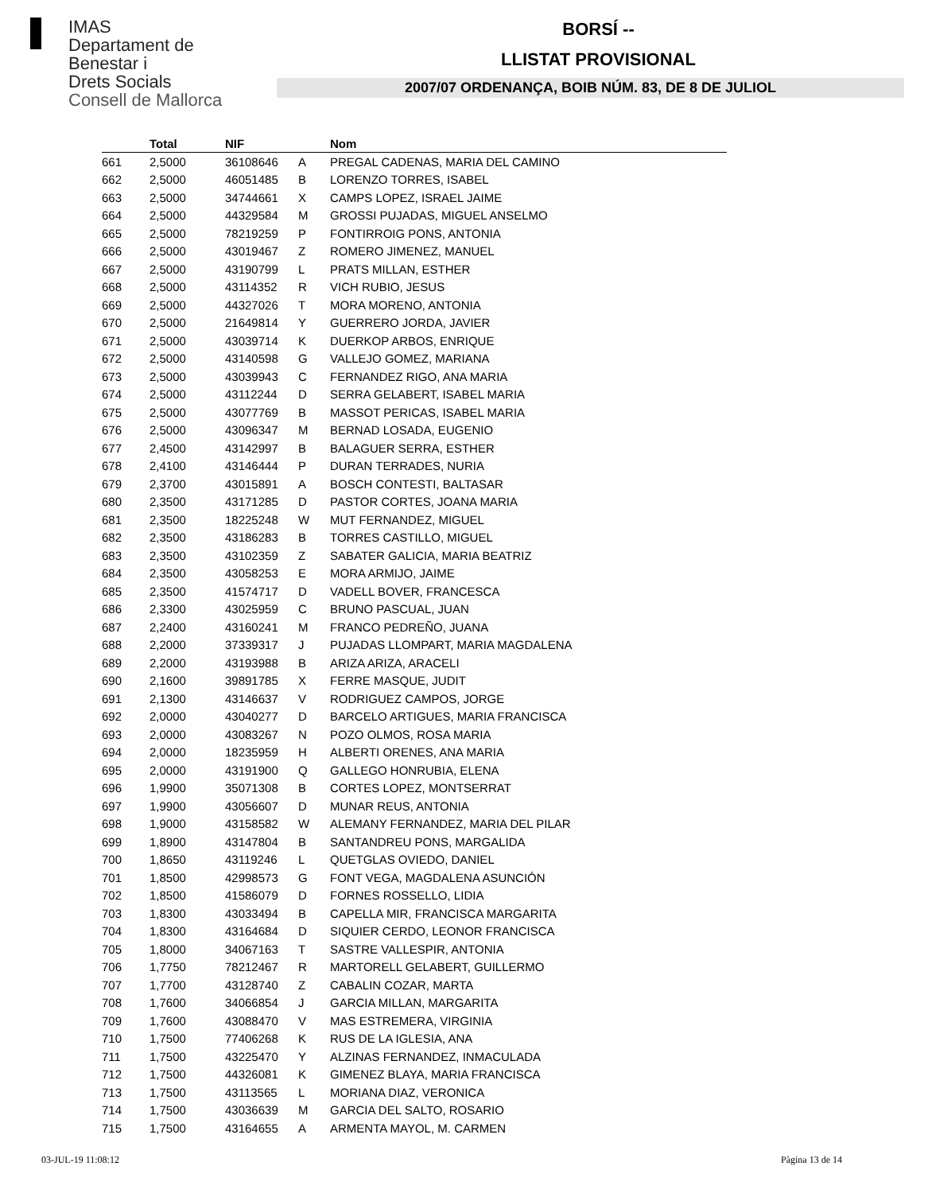IMAS
Departament de
Benestar i
Drets Socials
Consell de Mallorca
BORSÍ --
LLISTAT PROVISIONAL
2007/07 ORDENANÇA, BOIB NÚM. 83, DE 8 DE JULIOL
| | Total | NIF | | Nom |
| --- | --- | --- | --- | --- |
| 661 | 2,5000 | 36108646 | A | PREGAL CADENAS, MARIA DEL CAMINO |
| 662 | 2,5000 | 46051485 | B | LORENZO TORRES, ISABEL |
| 663 | 2,5000 | 34744661 | X | CAMPS LOPEZ, ISRAEL JAIME |
| 664 | 2,5000 | 44329584 | M | GROSSI PUJADAS, MIGUEL ANSELMO |
| 665 | 2,5000 | 78219259 | P | FONTIRROIG PONS, ANTONIA |
| 666 | 2,5000 | 43019467 | Z | ROMERO JIMENEZ, MANUEL |
| 667 | 2,5000 | 43190799 | L | PRATS MILLAN, ESTHER |
| 668 | 2,5000 | 43114352 | R | VICH RUBIO, JESUS |
| 669 | 2,5000 | 44327026 | T | MORA MORENO, ANTONIA |
| 670 | 2,5000 | 21649814 | Y | GUERRERO JORDA, JAVIER |
| 671 | 2,5000 | 43039714 | K | DUERKOP ARBOS, ENRIQUE |
| 672 | 2,5000 | 43140598 | G | VALLEJO GOMEZ, MARIANA |
| 673 | 2,5000 | 43039943 | C | FERNANDEZ RIGO, ANA MARIA |
| 674 | 2,5000 | 43112244 | D | SERRA GELABERT, ISABEL MARIA |
| 675 | 2,5000 | 43077769 | B | MASSOT PERICAS, ISABEL MARIA |
| 676 | 2,5000 | 43096347 | M | BERNAD LOSADA, EUGENIO |
| 677 | 2,4500 | 43142997 | B | BALAGUER SERRA, ESTHER |
| 678 | 2,4100 | 43146444 | P | DURAN TERRADES, NURIA |
| 679 | 2,3700 | 43015891 | A | BOSCH CONTESTI, BALTASAR |
| 680 | 2,3500 | 43171285 | D | PASTOR CORTES, JOANA MARIA |
| 681 | 2,3500 | 18225248 | W | MUT FERNANDEZ, MIGUEL |
| 682 | 2,3500 | 43186283 | B | TORRES CASTILLO, MIGUEL |
| 683 | 2,3500 | 43102359 | Z | SABATER GALICIA, MARIA BEATRIZ |
| 684 | 2,3500 | 43058253 | E | MORA ARMIJO, JAIME |
| 685 | 2,3500 | 41574717 | D | VADELL BOVER, FRANCESCA |
| 686 | 2,3300 | 43025959 | C | BRUNO PASCUAL, JUAN |
| 687 | 2,2400 | 43160241 | M | FRANCO PEDREÑO, JUANA |
| 688 | 2,2000 | 37339317 | J | PUJADAS LLOMPART, MARIA MAGDALENA |
| 689 | 2,2000 | 43193988 | B | ARIZA ARIZA, ARACELI |
| 690 | 2,1600 | 39891785 | X | FERRE MASQUE, JUDIT |
| 691 | 2,1300 | 43146637 | V | RODRIGUEZ CAMPOS, JORGE |
| 692 | 2,0000 | 43040277 | D | BARCELO ARTIGUES, MARIA FRANCISCA |
| 693 | 2,0000 | 43083267 | N | POZO OLMOS, ROSA MARIA |
| 694 | 2,0000 | 18235959 | H | ALBERTI ORENES, ANA MARIA |
| 695 | 2,0000 | 43191900 | Q | GALLEGO HONRUBIA, ELENA |
| 696 | 1,9900 | 35071308 | B | CORTES LOPEZ, MONTSERRAT |
| 697 | 1,9900 | 43056607 | D | MUNAR REUS, ANTONIA |
| 698 | 1,9000 | 43158582 | W | ALEMANY FERNANDEZ, MARIA DEL PILAR |
| 699 | 1,8900 | 43147804 | B | SANTANDREU PONS, MARGALIDA |
| 700 | 1,8650 | 43119246 | L | QUETGLAS OVIEDO, DANIEL |
| 701 | 1,8500 | 42998573 | G | FONT VEGA, MAGDALENA ASUNCIÓN |
| 702 | 1,8500 | 41586079 | D | FORNES ROSSELLO, LIDIA |
| 703 | 1,8300 | 43033494 | B | CAPELLA MIR, FRANCISCA MARGARITA |
| 704 | 1,8300 | 43164684 | D | SIQUIER CERDO, LEONOR FRANCISCA |
| 705 | 1,8000 | 34067163 | T | SASTRE VALLESPIR, ANTONIA |
| 706 | 1,7750 | 78212467 | R | MARTORELL GELABERT, GUILLERMO |
| 707 | 1,7700 | 43128740 | Z | CABALIN COZAR, MARTA |
| 708 | 1,7600 | 34066854 | J | GARCIA MILLAN, MARGARITA |
| 709 | 1,7600 | 43088470 | V | MAS ESTREMERA, VIRGINIA |
| 710 | 1,7500 | 77406268 | K | RUS DE LA IGLESIA, ANA |
| 711 | 1,7500 | 43225470 | Y | ALZINAS FERNANDEZ, INMACULADA |
| 712 | 1,7500 | 44326081 | K | GIMENEZ BLAYA, MARIA FRANCISCA |
| 713 | 1,7500 | 43113565 | L | MORIANA DIAZ, VERONICA |
| 714 | 1,7500 | 43036639 | M | GARCIA DEL SALTO, ROSARIO |
| 715 | 1,7500 | 43164655 | A | ARMENTA MAYOL, M. CARMEN |
03-JUL-19 11:08:12 Pàgina 13 de 14